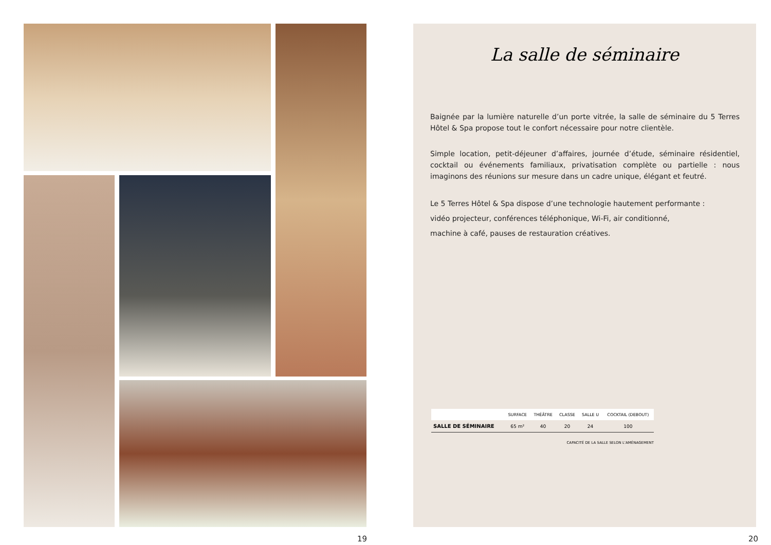19
La salle de séminaire
Baignée par la lumière naturelle d’un porte vitrée, la salle de séminaire du 5 Terres Hôtel & Spa propose tout le confort nécessaire pour notre clientèle.
Simple location, petit-déjeuner d’affaires, journée d’étude, séminaire résidentiel, cocktail ou événements familiaux, privatisation complète ou partielle : nous imaginons des réunions sur mesure dans un cadre unique, élégant et feutré.
Le 5 Terres Hôtel & Spa dispose d’une technologie hautement performante :
vidéo projecteur, conférences téléphonique, Wi-Fi, air conditionné,
machine à café, pauses de restauration créatives.
| | SURFACE | THÉÂTRE | CLASSE | SALLE U | COCKTAIL (DEBOUT) |
| --- | --- | --- | --- | --- | --- |
| SALLE DE SÉMINAIRE | 65 m² | 40 | 20 | 24 | 100 |
CAPACITÉ DE LA SALLE SELON L’AMÉNAGEMENT
20